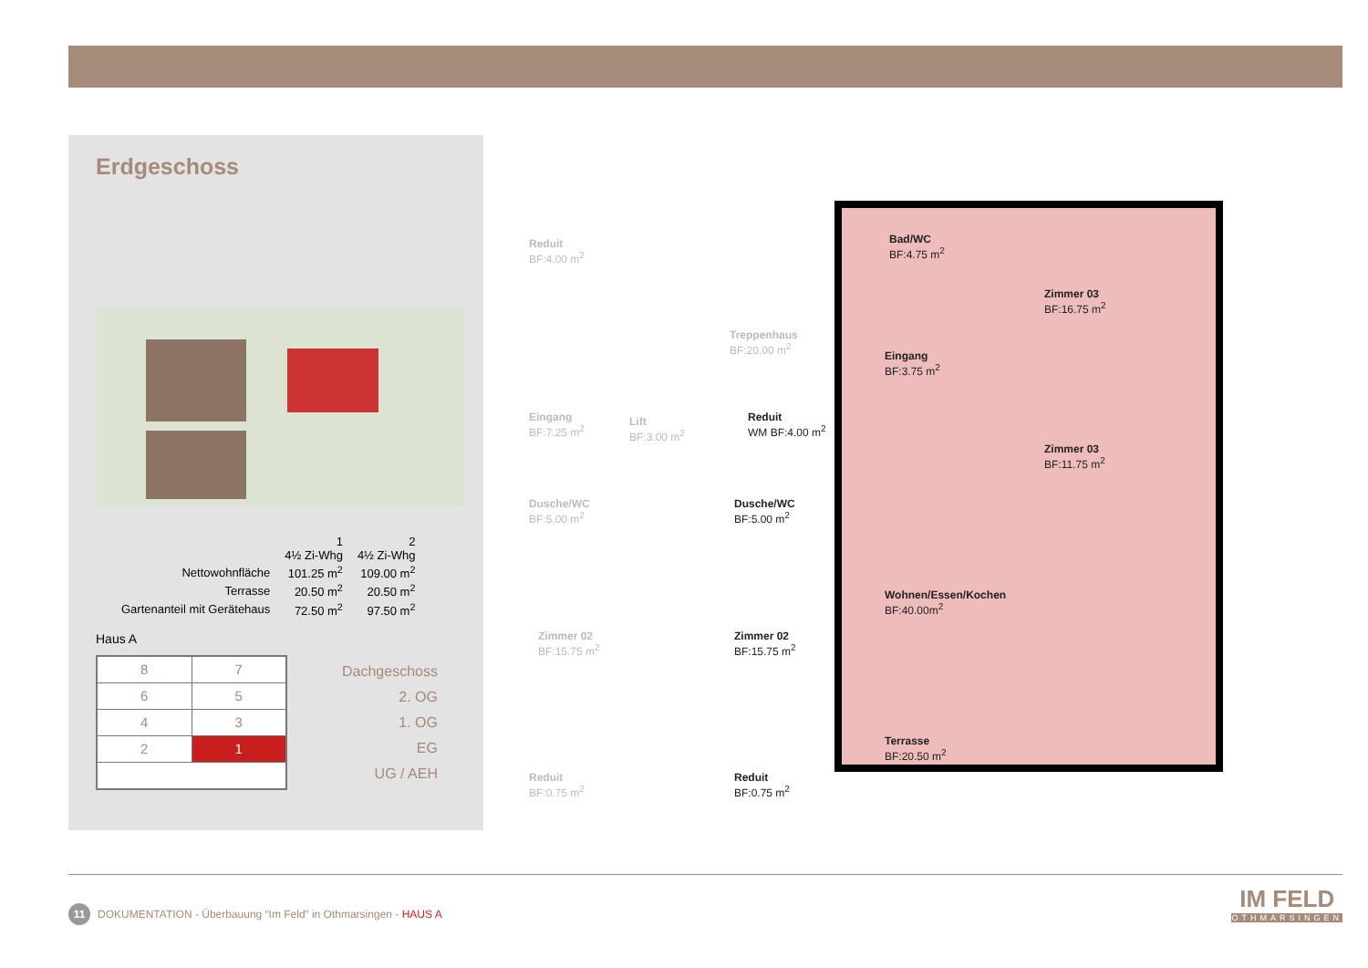Erdgeschoss
| | 1 4½ Zi-Whg | 2 4½ Zi-Whg |
| Nettowohnfläche | 101.25 m<sup>2</sup> | 109.00 m<sup>2</sup> |
| Terrasse | 20.50 m<sup>2</sup> | 20.50 m<sup>2</sup> |
| Gartenanteil mit Gerätehaus | 72.50 m<sup>2</sup> | 97.50 m<sup>2</sup> |
Haus A
| 8 | 7 |
| 6 | 5 |
| 4 | 3 |
| 2 | 1 |
Dachgeschoss
2. OG
1. OG
EG
UG / AEH
Reduit
BF:4.00 m<sup>2</sup>
Treppenhaus
BF:20.00 m<sup>2</sup>
Eingang
BF:7.25 m<sup>2</sup>
Lift
BF:3.00 m<sup>2</sup>
Dusche/WC
BF:5.00 m<sup>2</sup>
Zimmer 02
BF:15.75 m<sup>2</sup>
Reduit
BF:0.75 m<sup>2</sup>
Bad/WC
BF:4.75 m<sup>2</sup>
Zimmer 03
BF:16.75 m<sup>2</sup>
Eingang
BF:3.75 m<sup>2</sup>
Reduit
WM BF:4.00 m<sup>2</sup>
Zimmer 03
BF:11.75 m<sup>2</sup>
Dusche/WC
BF:5.00 m<sup>2</sup>
Wohnen/Essen/Kochen
BF:40.00m<sup>2</sup>
Zimmer 02
BF:15.75 m<sup>2</sup>
Terrasse
BF:20.50 m<sup>2</sup>
Reduit
BF:0.75 m<sup>2</sup>
11 DOKUMENTATION - Überbauung “Im Feld” in Othmarsingen - HAUS A
IM FELD
OTHMARSINGEN